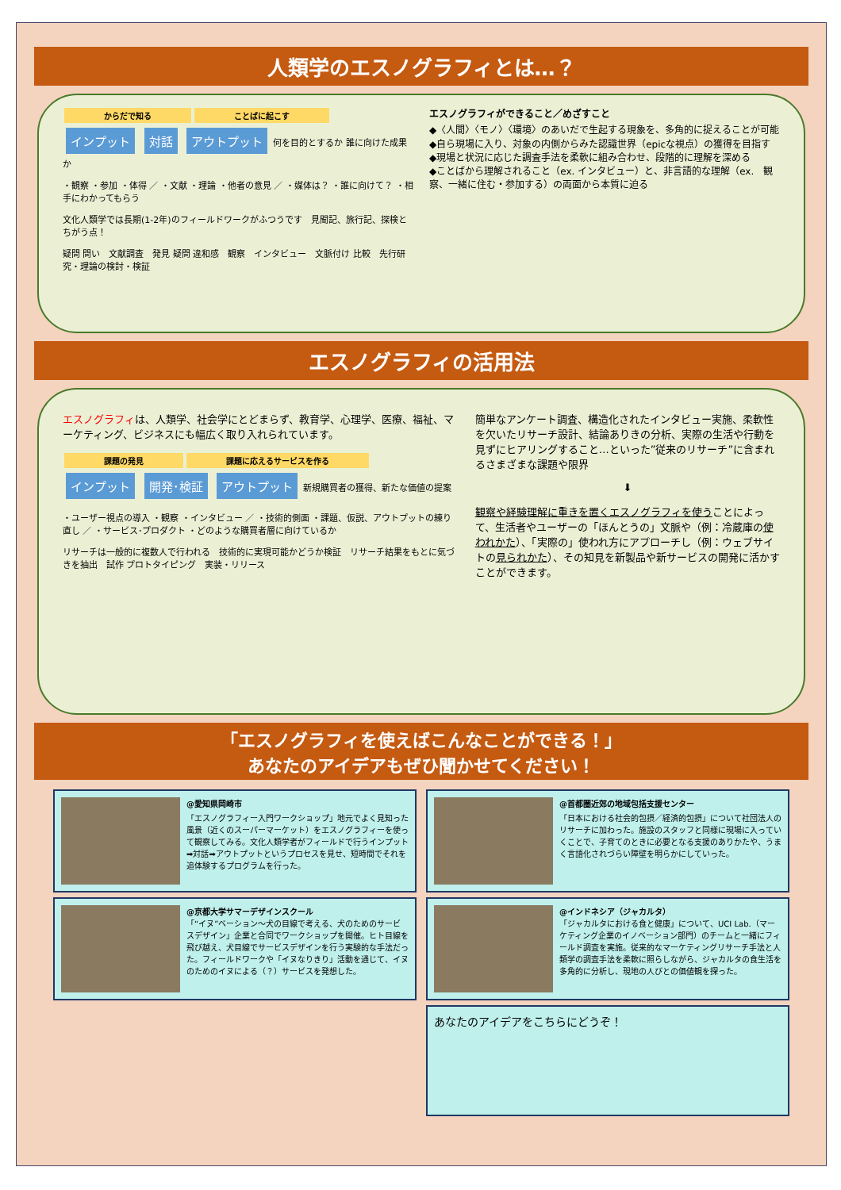人類学のエスノグラフィとは…？
からだで知る ことばに起こす
インプット 対話 アウトプット 何を目的とするか 誰に向けた成果か
・観察 ・参加 ・体得 ／ ・文献 ・理論 ・他者の意見 ／ ・媒体は？ ・誰に向けて？ ・相手にわかってもらう
文化人類学では長期(1-2年)のフィールドワークがふつうです　見聞記、旅行記、探検とちがう点！
疑問 問い　文献調査　発見 疑問 違和感　観察　インタビュー　文脈付け 比較　先行研究・理論の検討・検証
エスノグラフィができること／めざすこと
◆〈人間〉〈モノ〉〈環境〉のあいだで生起する現象を、多角的に捉えることが可能
◆自ら現場に入り、対象の内側からみた認識世界（epicな視点）の獲得を目指す
◆現場と状況に応じた調査手法を柔軟に組み合わせ、段階的に理解を深める
◆ことばから理解されること（ex. インタビュー）と、非言語的な理解（ex.　観察、一緒に住む・参加する）の両面から本質に迫る
エスノグラフィの活用法
エスノグラフィは、人類学、社会学にとどまらず、教育学、心理学、医療、福祉、マーケティング、ビジネスにも幅広く取り入れられています。
課題の発見 課題に応えるサービスを作る
インプット 開発･検証 アウトプット 新規購買者の獲得、新たな価値の提案
・ユーザー視点の導入 ・観察 ・インタビュー ／ ・技術的側面 ・課題、仮説、アウトプットの練り直し ／ ・サービス･プロダクト ・どのような購買者層に向けているか
リサーチは一般的に複数人で行われる　技術的に実現可能かどうか検証　リサーチ結果をもとに気づきを抽出　試作 プロトタイピング　実装・リリース
簡単なアンケート調査、構造化されたインタビュー実施、柔軟性を欠いたリサーチ設計、結論ありきの分析、実際の生活や行動を見ずにヒアリングすること…といった”従来のリサーチ”に含まれるさまざまな課題や限界
⬇
観察や経験理解に重きを置くエスノグラフィを使うことによって、生活者やユーザーの「ほんとうの」文脈や（例：冷蔵庫の使われかた）、「実際の」使われ方にアプローチし（例：ウェブサイトの見られかた）、その知見を新製品や新サービスの開発に活かすことができます。
「エスノグラフィを使えばこんなことができる！」
あなたのアイデアもぜひ聞かせてください！
@愛知県岡崎市
「エスノグラフィー入門ワークショップ」地元でよく見知った風景（近くのスーパーマーケット）をエスノグラフィーを使って観察してみる。文化人類学者がフィールドで行うインプット➡対話➡アウトプットというプロセスを見せ、短時間でそれを追体験するプログラムを行った。
@京都大学サマーデザインスクール
「“イヌ”ベーション〜犬の目線で考える、犬のためのサービスデザイン」企業と合同でワークショップを開催。ヒト目線を飛び越え、犬目線でサービスデザインを行う実験的な手法だった。フィールドワークや「イヌなりきり」活動を通じて、イヌのためのイヌによる（？）サービスを発想した。
@首都圏近郊の地域包括支援センター
「日本における社会的包摂／経済的包摂」について社団法人のリサーチに加わった。施設のスタッフと同様に現場に入っていくことで、子育てのときに必要となる支援のありかたや、うまく言語化されづらい障壁を明らかにしていった。
@インドネシア（ジャカルタ）
「ジャカルタにおける食と健康」について、UCI Lab.（マーケティング企業のイノベーション部門）のチームと一緒にフィールド調査を実施。従来的なマーケティングリサーチ手法と人類学の調査手法を柔軟に照らしながら、ジャカルタの食生活を多角的に分析し、現地の人びとの価値観を探った。
あなたのアイデアをこちらにどうぞ！